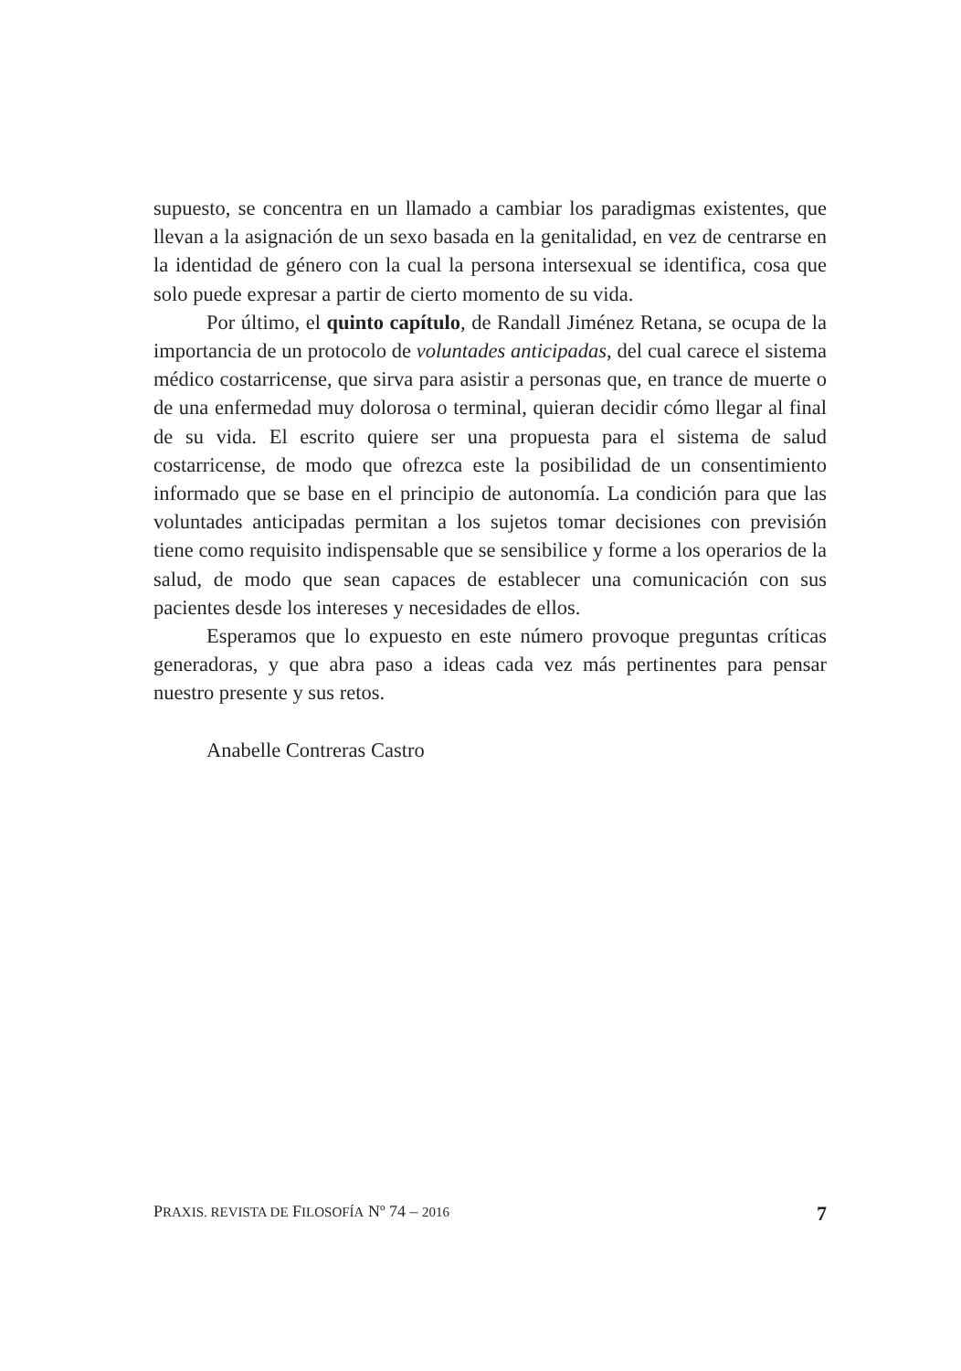supuesto, se concentra en un llamado a cambiar los paradigmas existentes, que llevan a la asignación de un sexo basada en la genitalidad, en vez de centrarse en la identidad de género con la cual la persona intersexual se identifica, cosa que solo puede expresar a partir de cierto momento de su vida.
Por último, el quinto capítulo, de Randall Jiménez Retana, se ocupa de la importancia de un protocolo de voluntades anticipadas, del cual carece el sistema médico costarricense, que sirva para asistir a personas que, en trance de muerte o de una enfermedad muy dolorosa o terminal, quieran decidir cómo llegar al final de su vida. El escrito quiere ser una propuesta para el sistema de salud costarricense, de modo que ofrezca este la posibilidad de un consentimiento informado que se base en el principio de autonomía. La condición para que las voluntades anticipadas permitan a los sujetos tomar decisiones con previsión tiene como requisito indispensable que se sensibilice y forme a los operarios de la salud, de modo que sean capaces de establecer una comunicación con sus pacientes desde los intereses y necesidades de ellos.
Esperamos que lo expuesto en este número provoque preguntas críticas generadoras, y que abra paso a ideas cada vez más pertinentes para pensar nuestro presente y sus retos.
Anabelle Contreras Castro
PRAXIS. REVISTA DE FILOSOFÍA Nº 74 – 2016 7